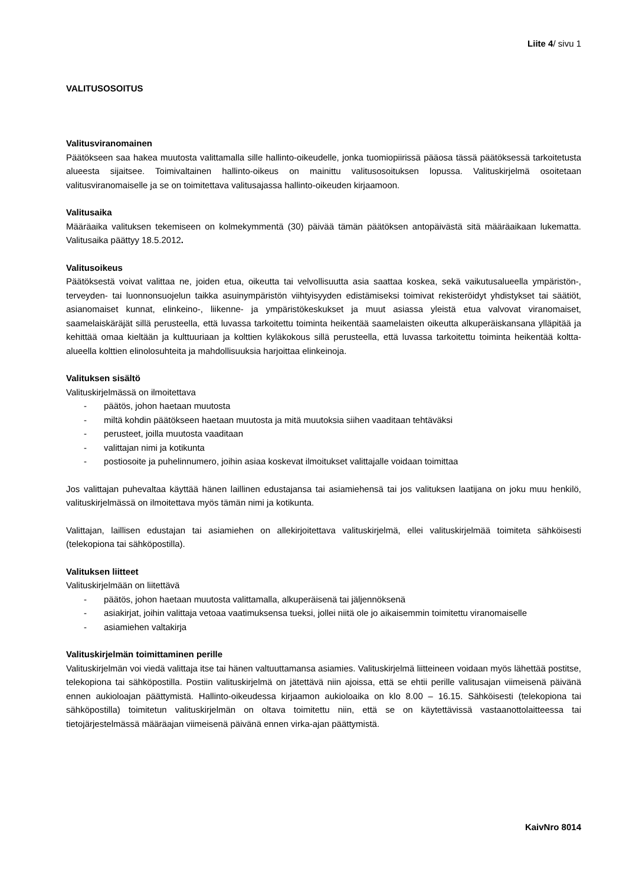Liite 4/ sivu 1
VALITUSOSOITUS
Valitusviranomainen
Päätökseen saa hakea muutosta valittamalla sille hallinto-oikeudelle, jonka tuomiopiirissä pääosa tässä päätöksessä tarkoitetusta alueesta sijaitsee. Toimivaltainen hallinto-oikeus on mainittu valitusosoituksen lopussa. Valituskirjelmä osoitetaan valitusviranomaiselle ja se on toimitettava valitusajassa hallinto-oikeuden kirjaamoon.
Valitusaika
Määräaika valituksen tekemiseen on kolmekymmentä (30) päivää tämän päätöksen antopäivästä sitä määräaikaan lukematta. Valitusaika päättyy 18.5.2012.
Valitusoikeus
Päätöksestä voivat valittaa ne, joiden etua, oikeutta tai velvollisuutta asia saattaa koskea, sekä vaikutusalueella ympäristön-, terveyden- tai luonnonsuojelun taikka asuinympäristön viihtyisyyden edistämiseksi toimivat rekisteröidyt yhdistykset tai säätiöt, asianomaiset kunnat, elinkeino-, liikenne- ja ympäristökeskukset ja muut asiassa yleistä etua valvovat viranomaiset, saamelaiskäräjät sillä perusteella, että luvassa tarkoitettu toiminta heikentää saamelaisten oikeutta alkuperäiskansana ylläpitää ja kehittää omaa kieltään ja kulttuuriaan ja kolttien kyläkokous sillä perusteella, että luvassa tarkoitettu toiminta heikentää koltta-alueella kolttien elinolosuhteita ja mahdollisuuksia harjoittaa elinkeinoja.
Valituksen sisältö
Valituskirjelmässä on ilmoitettava
- päätös, johon haetaan muutosta
- miltä kohdin päätökseen haetaan muutosta ja mitä muutoksia siihen vaaditaan tehtäväksi
- perusteet, joilla muutosta vaaditaan
- valittajan nimi ja kotikunta
- postiosoite ja puhelinnumero, joihin asiaa koskevat ilmoitukset valittajalle voidaan toimittaa
Jos valittajan puhevaltaa käyttää hänen laillinen edustajansa tai asiamiehensä tai jos valituksen laatijana on joku muu henkilö, valituskirjelmässä on ilmoitettava myös tämän nimi ja kotikunta.
Valittajan, laillisen edustajan tai asiamiehen on allekirjoitettava valituskirjelmä, ellei valituskirjelmää toimiteta sähköisesti (telekopiona tai sähköpostilla).
Valituksen liitteet
Valituskirjelmään on liitettävä
- päätös, johon haetaan muutosta valittamalla, alkuperäisenä tai jäljennöksenä
- asiakirjat, joihin valittaja vetoaa vaatimuksensa tueksi, jollei niitä ole jo aikaisemmin toimitettu viranomaiselle
- asiamiehen valtakirja
Valituskirjelmän toimittaminen perille
Valituskirjelmän voi viedä valittaja itse tai hänen valtuuttamansa asiamies. Valituskirjelmä liitteineen voidaan myös lähettää postitse, telekopiona tai sähköpostilla. Postiin valituskirjelmä on jätettävä niin ajoissa, että se ehtii perille valitusajan viimeisenä päivänä ennen aukioloajan päättymistä. Hallinto-oikeudessa kirjaamon aukioloaika on klo 8.00 – 16.15. Sähköisesti (telekopiona tai sähköpostilla) toimitetun valituskirjelmän on oltava toimitettu niin, että se on käytettävissä vastaanottolaitteessa tai tietojärjestelmässä määräajan viimeisenä päivänä ennen virka-ajan päättymistä.
KaivNro 8014